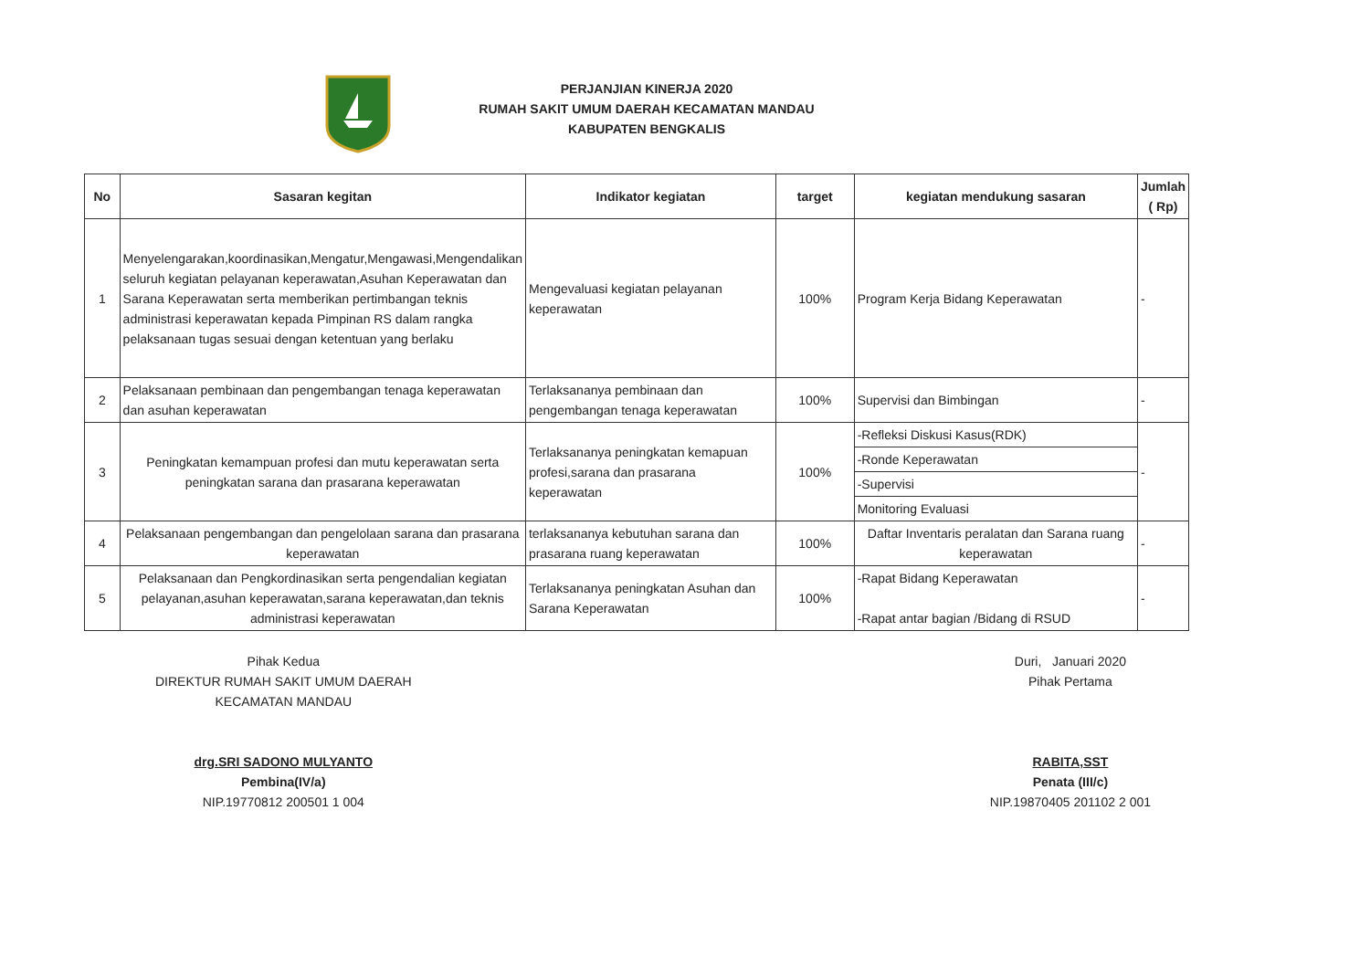PERJANJIAN KINERJA 2020
RUMAH SAKIT UMUM DAERAH KECAMATAN MANDAU
KABUPATEN BENGKALIS
| No | Sasaran kegitan | Indikator kegiatan | target | kegiatan mendukung sasaran | Jumlah ( Rp) |
| --- | --- | --- | --- | --- | --- |
| 1 | Menyelengarakan,koordinasikan,Mengatur,Mengawasi,Mengendalikan seluruh kegiatan pelayanan keperawatan,Asuhan Keperawatan dan Sarana Keperawatan serta memberikan pertimbangan teknis administrasi keperawatan kepada Pimpinan RS dalam rangka pelaksanaan tugas sesuai dengan ketentuan yang berlaku | Mengevaluasi kegiatan pelayanan keperawatan | 100% | Program Kerja Bidang Keperawatan | - |
| 2 | Pelaksanaan pembinaan dan pengembangan tenaga keperawatan dan asuhan keperawatan | Terlaksananya pembinaan dan pengembangan tenaga keperawatan | 100% | Supervisi dan Bimbingan | - |
| 3 | Peningkatan kemampuan profesi dan mutu keperawatan serta peningkatan sarana dan prasarana keperawatan | Terlaksananya peningkatan kemapuan profesi,sarana dan prasarana keperawatan | 100% | -Refleksi Diskusi Kasus(RDK) | - |
| | | | | -Ronde Keperawatan | |
| | | | | -Supervisi | |
| | | | | Monitoring Evaluasi | |
| 4 | Pelaksanaan pengembangan dan pengelolaan sarana dan prasarana keperawatan | terlaksananya kebutuhan sarana dan prasarana ruang keperawatan | 100% | Daftar Inventaris peralatan dan Sarana ruang keperawatan | - |
| 5 | Pelaksanaan dan Pengkordinasikan serta pengendalian kegiatan pelayanan,asuhan keperawatan,sarana keperawatan,dan teknis administrasi keperawatan | Terlaksananya peningkatan Asuhan dan Sarana Keperawatan | 100% | -Rapat Bidang Keperawatan -Rapat antar bagian /Bidang di RSUD | - |
Pihak Kedua
DIREKTUR RUMAH SAKIT UMUM DAERAH
KECAMATAN MANDAU
drg.SRI SADONO MULYANTO
Pembina(IV/a)
NIP.19770812 200501 1 004
Duri, Januari 2020
Pihak Pertama
RABITA,SST
Penata (III/c)
NIP.19870405 201102 2 001